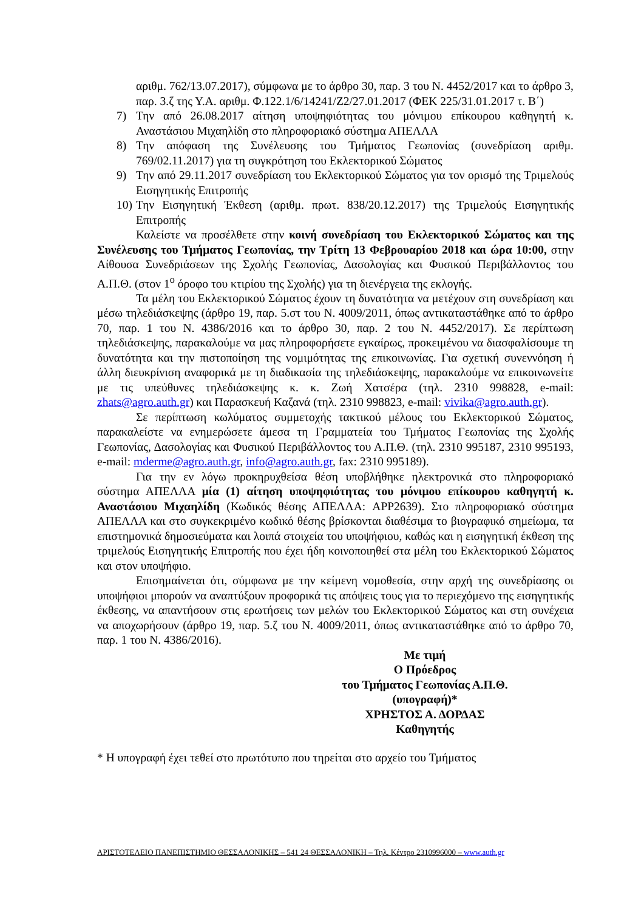αριθμ. 762/13.07.2017), σύμφωνα με το άρθρο 30, παρ. 3 του Ν. 4452/2017 και το άρθρο 3, παρ. 3.ζ της Υ.Α. αριθμ. Φ.122.1/6/14241/Ζ2/27.01.2017 (ΦΕΚ 225/31.01.2017 τ. Β΄)
7) Την από 26.08.2017 αίτηση υποψηφιότητας του μόνιμου επίκουρου καθηγητή κ. Αναστάσιου Μιχαηλίδη στο πληροφοριακό σύστημα ΑΠΕΛΛΑ
8) Την απόφαση της Συνέλευσης του Τμήματος Γεωπονίας (συνεδρίαση αριθμ. 769/02.11.2017) για τη συγκρότηση του Εκλεκτορικού Σώματος
9) Την από 29.11.2017 συνεδρίαση του Εκλεκτορικού Σώματος για τον ορισμό της Τριμελούς Εισηγητικής Επιτροπής
10)
Την Εισηγητική Έκθεση (αριθμ. πρωτ. 838/20.12.2017) της Τριμελούς Εισηγητικής Επιτροπής
Καλείστε να προσέλθετε στην κοινή συνεδρίαση του Εκλεκτορικού Σώματος και της Συνέλευσης του Τμήματος Γεωπονίας, την Τρίτη 13 Φεβρουαρίου 2018 και ώρα 10:00, στην Αίθουσα Συνεδριάσεων της Σχολής Γεωπονίας, Δασολογίας και Φυσικού Περιβάλλοντος του Α.Π.Θ. (στον 1<sup>ο</sup> όροφο του κτιρίου της Σχολής) για τη διενέργεια της εκλογής.
Τα μέλη του Εκλεκτορικού Σώματος έχουν τη δυνατότητα να μετέχουν στη συνεδρίαση και μέσω τηλεδιάσκεψης (άρθρο 19, παρ. 5.στ του Ν. 4009/2011, όπως αντικαταστάθηκε από το άρθρο 70, παρ. 1 του Ν. 4386/2016 και το άρθρο 30, παρ. 2 του Ν. 4452/2017). Σε περίπτωση τηλεδιάσκεψης, παρακαλούμε να μας πληροφορήσετε εγκαίρως, προκειμένου να διασφαλίσουμε τη δυνατότητα και την πιστοποίηση της νομιμότητας της επικοινωνίας. Για σχετική συνεννόηση ή άλλη διευκρίνιση αναφορικά με τη διαδικασία της τηλεδιάσκεψης, παρακαλούμε να επικοινωνείτε με τις υπεύθυνες τηλεδιάσκεψης κ. κ. Ζωή Χατσέρα (τηλ. 2310 998828, e-mail: zhats@agro.auth.gr) και Παρασκευή Καζανά (τηλ. 2310 998823, e-mail: vivika@agro.auth.gr).
Σε περίπτωση κωλύματος συμμετοχής τακτικού μέλους του Εκλεκτορικού Σώματος, παρακαλείστε να ενημερώσετε άμεσα τη Γραμματεία του Τμήματος Γεωπονίας της Σχολής Γεωπονίας, Δασολογίας και Φυσικού Περιβάλλοντος του Α.Π.Θ. (τηλ. 2310 995187, 2310 995193, e-mail: mderme@agro.auth.gr, info@agro.auth.gr, fax: 2310 995189).
Για την εν λόγω προκηρυχθείσα θέση υποβλήθηκε ηλεκτρονικά στο πληροφοριακό σύστημα ΑΠΕΛΛΑ μία (1) αίτηση υποψηφιότητας του μόνιμου επίκουρου καθηγητή κ. Αναστάσιου Μιχαηλίδη (Κωδικός θέσης ΑΠΕΛΛΑ: APP2639). Στο πληροφοριακό σύστημα ΑΠΕΛΛΑ και στο συγκεκριμένο κωδικό θέσης βρίσκονται διαθέσιμα το βιογραφικό σημείωμα, τα επιστημονικά δημοσιεύματα και λοιπά στοιχεία του υποψήφιου, καθώς και η εισηγητική έκθεση της τριμελούς Εισηγητικής Επιτροπής που έχει ήδη κοινοποιηθεί στα μέλη του Εκλεκτορικού Σώματος και στον υποψήφιο.
Επισημαίνεται ότι, σύμφωνα με την κείμενη νομοθεσία, στην αρχή της συνεδρίασης οι υποψήφιοι μπορούν να αναπτύξουν προφορικά τις απόψεις τους για το περιεχόμενο της εισηγητικής έκθεσης, να απαντήσουν στις ερωτήσεις των μελών του Εκλεκτορικού Σώματος και στη συνέχεια να αποχωρήσουν (άρθρο 19, παρ. 5.ζ του Ν. 4009/2011, όπως αντικαταστάθηκε από το άρθρο 70, παρ. 1 του Ν. 4386/2016).
Με τιμή
Ο Πρόεδρος
του Τμήματος Γεωπονίας Α.Π.Θ.
(υπογραφή)*
ΧΡΗΣΤΟΣ Α. ΔΟΡΔΑΣ
Καθηγητής
* Η υπογραφή έχει τεθεί στο πρωτότυπο που τηρείται στο αρχείο του Τμήματος
ΑΡΙΣΤΟΤΕΛΕΙΟ ΠΑΝΕΠΙΣΤΗΜΙΟ ΘΕΣΣΑΛΟΝΙΚΗΣ – 541 24 ΘΕΣΣΑΛΟΝΙΚΗ – Τηλ. Κέντρο 2310996000 – www.auth.gr